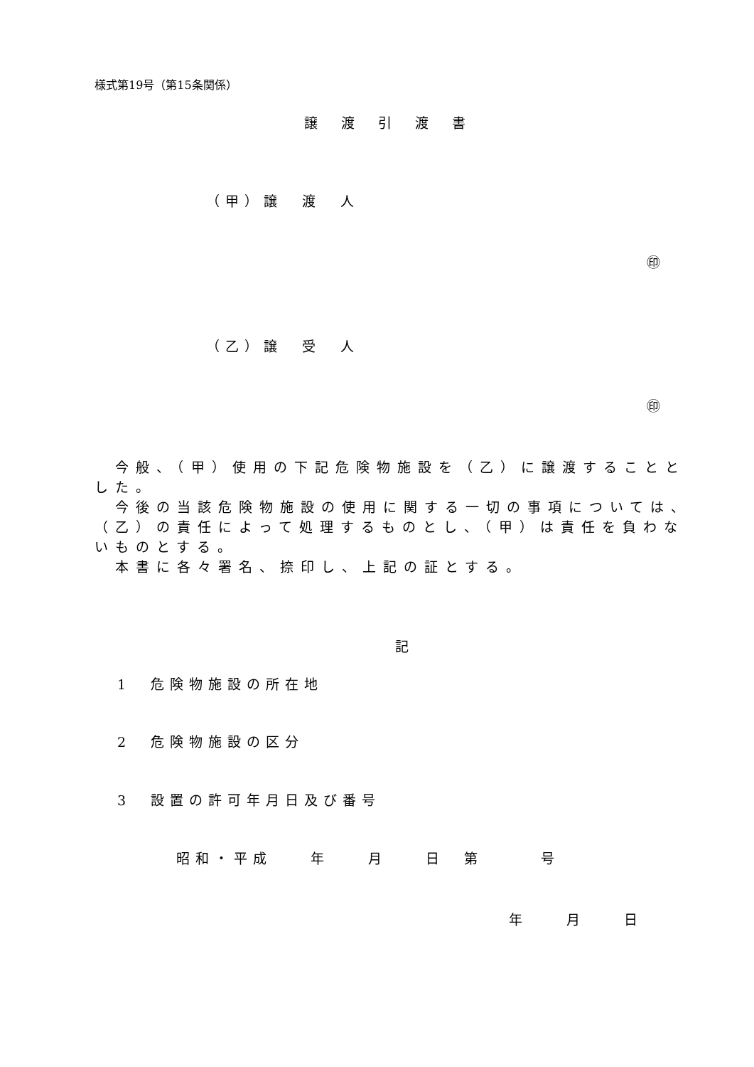様式第19号（第15条関係）
譲渡引渡書
（甲）譲　渡　人
㊞
（乙）譲　受　人
㊞
　今般、（甲）使用の下記危険物施設を（乙）に譲渡することとした。
　今後の当該危険物施設の使用に関する一切の事項については、（乙）の責任によって処理するものとし、（甲）は責任を負わないものとする。
　本書に各々署名、捺印し、上記の証とする。
記
1　危険物施設の所在地
2　危険物施設の区分
3　設置の許可年月日及び番号
昭和・平成　　年　　月　　日　第　　　号
年　　月　　日